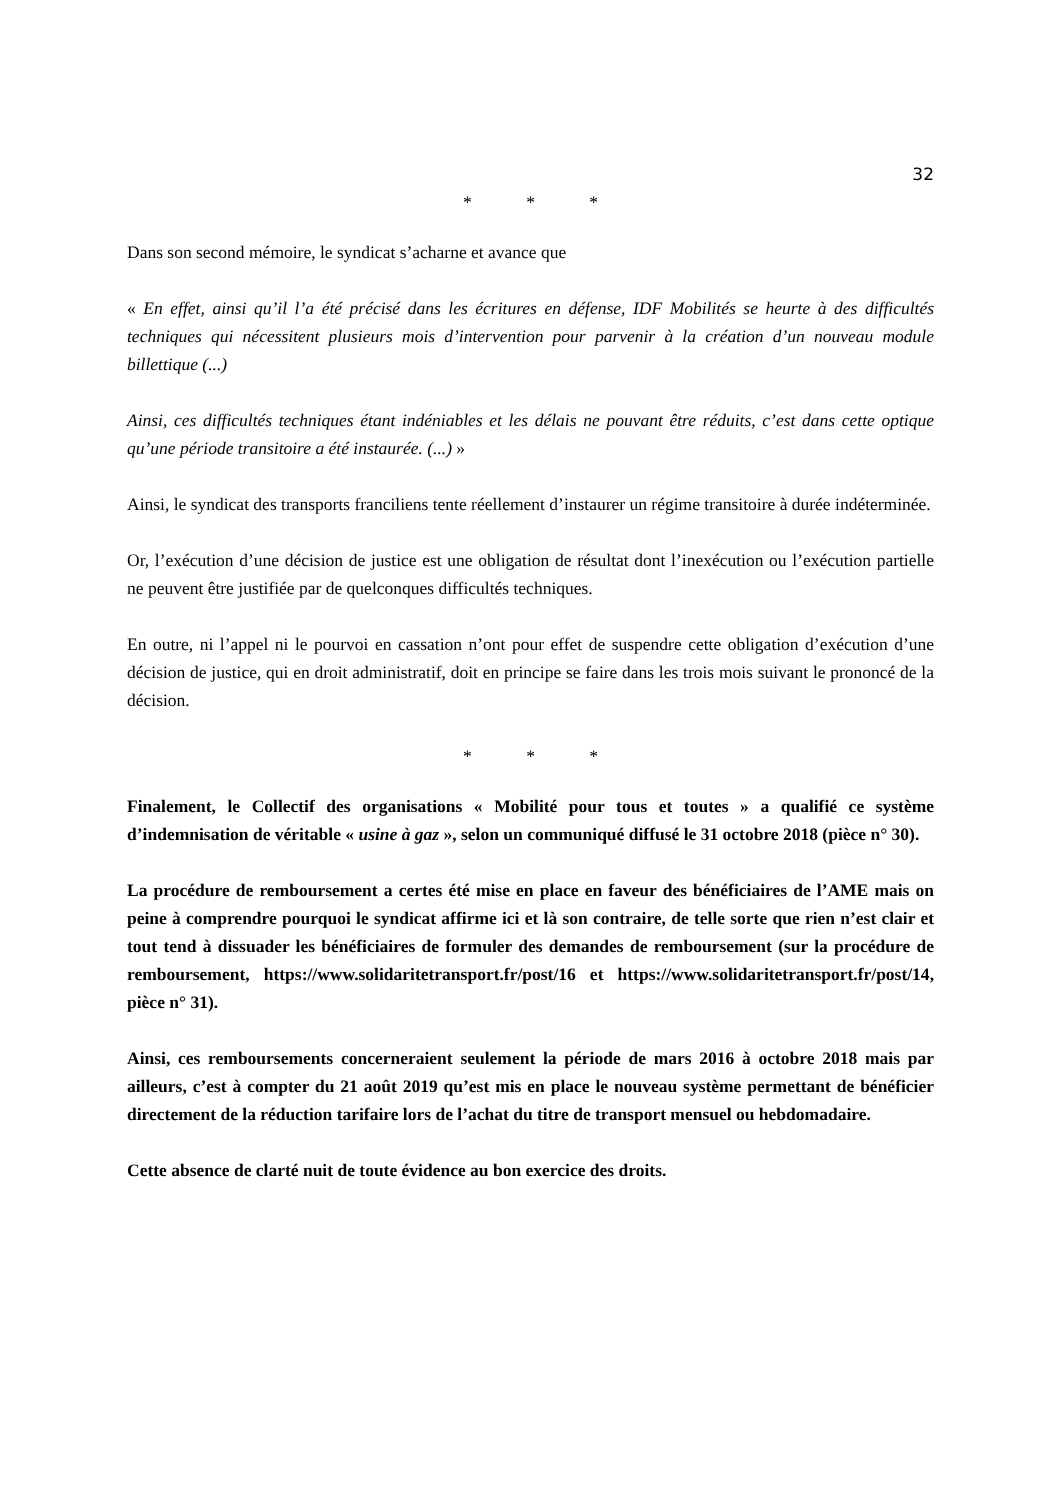32
* * *
Dans son second mémoire, le syndicat s’acharne et avance que
« En effet, ainsi qu’il l’a été précisé dans les écritures en défense, IDF Mobilités se heurte à des difficultés techniques qui nécessitent plusieurs mois d’intervention pour parvenir à la création d’un nouveau module billettique (...)
Ainsi, ces difficultés techniques étant indéniables et les délais ne pouvant être réduits, c’est dans cette optique qu’une période transitoire a été instaurée. (...) »
Ainsi, le syndicat des transports franciliens tente réellement d’instaurer un régime transitoire à durée indéterminée.
Or, l’exécution d’une décision de justice est une obligation de résultat dont l’inexécution ou l’exécution partielle ne peuvent être justifiée par de quelconques difficultés techniques.
En outre, ni l’appel ni le pourvoi en cassation n’ont pour effet de suspendre cette obligation d’exécution d’une décision de justice, qui en droit administratif, doit en principe se faire dans les trois mois suivant le prononcé de la décision.
* * *
Finalement, le Collectif des organisations « Mobilité pour tous et toutes » a qualifié ce système d’indemnisation de véritable « usine à gaz », selon un communiqué diffusé le 31 octobre 2018 (pièce n° 30).
La procédure de remboursement a certes été mise en place en faveur des bénéficiaires de l’AME mais on peine à comprendre pourquoi le syndicat affirme ici et là son contraire, de telle sorte que rien n’est clair et tout tend à dissuader les bénéficiaires de formuler des demandes de remboursement (sur la procédure de remboursement, https://www.solidaritetransport.fr/post/16 et https://www.solidaritetransport.fr/post/14, pièce n° 31).
Ainsi, ces remboursements concerneraient seulement la période de mars 2016 à octobre 2018 mais par ailleurs, c’est à compter du 21 août 2019 qu’est mis en place le nouveau système permettant de bénéficier directement de la réduction tarifaire lors de l’achat du titre de transport mensuel ou hebdomadaire.
Cette absence de clarté nuit de toute évidence au bon exercice des droits.